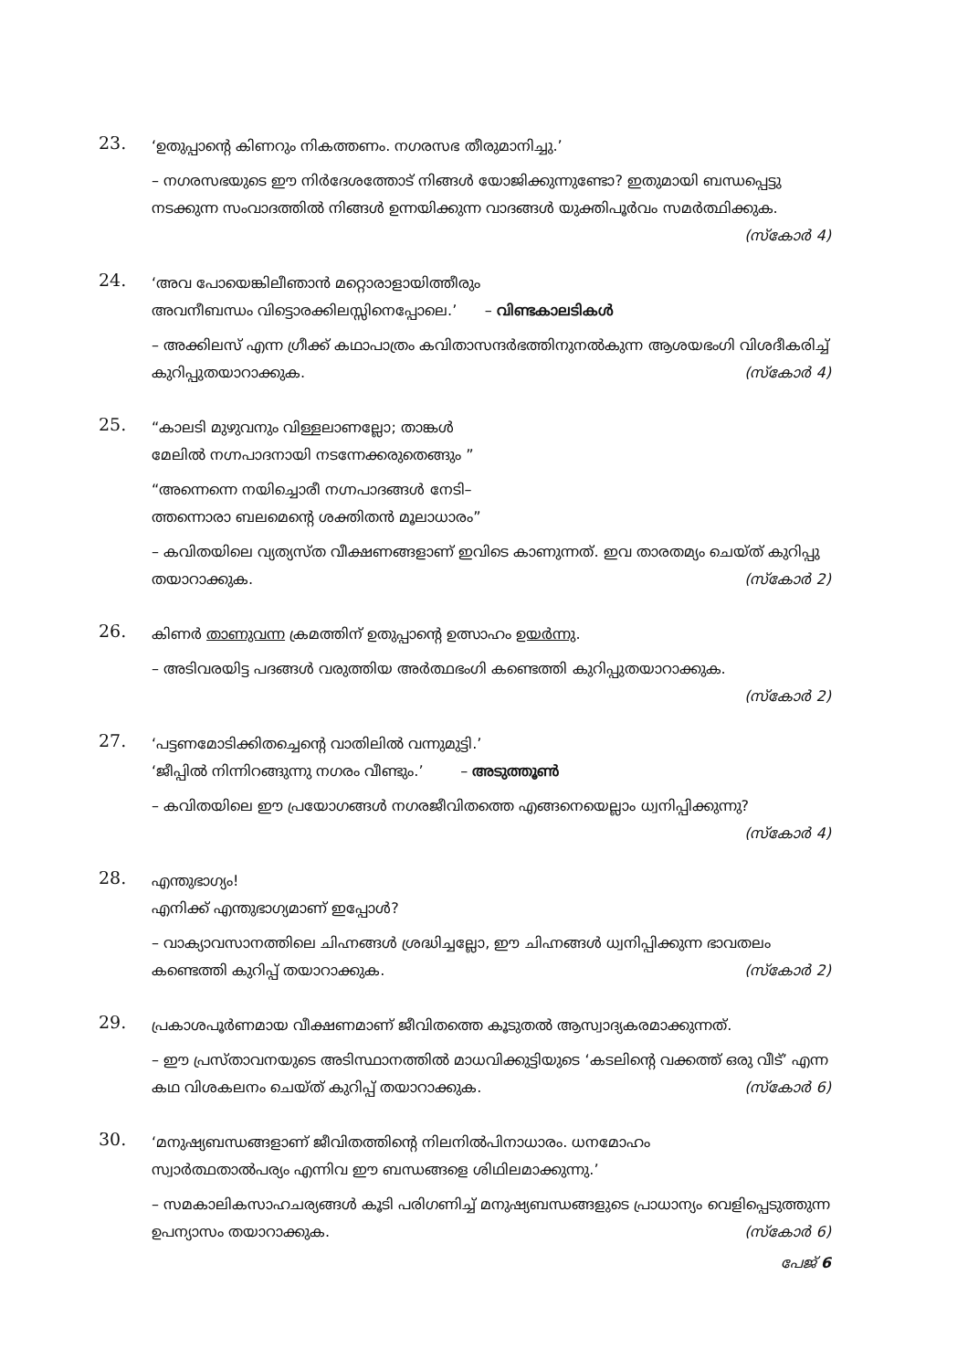23.
‘ഉതുപ്പാന്റെ കിണറും നികത്തണം. നഗരസഭ തീരുമാനിച്ചു.’
– നഗരസഭയുടെ ഈ നിർദേശത്തോട് നിങ്ങൾ യോജിക്കുന്നുണ്ടോ? ഇതുമായി ബന്ധപ്പെട്ടു നടക്കുന്ന സംവാദത്തിൽ നിങ്ങൾ ഉന്നയിക്കുന്ന വാദങ്ങൾ യുക്തിപൂർവം സമർത്ഥിക്കുക. (സ്കോർ 4)
24.
‘അവ പോയെങ്കിലീഞാൻ മറ്റൊരാളായിത്തീരും
അവനീബന്ധം വിട്ടൊരക്കിലസ്സിനെപ്പോലെ.’ – വിണ്ടകാലടികൾ
– അക്കിലസ് എന്ന ഗ്രീക്ക് കഥാപാത്രം കവിതാസന്ദർഭത്തിനുനൽകുന്ന ആശയഭംഗി വിശദീകരിച്ച് കുറിപ്പുതയാറാക്കുക. (സ്കോർ 4)
25.
“കാലടി മുഴുവനും വിള്ളലാണല്ലോ; താങ്കൾ
മേലിൽ നഗ്നപാദനായി നടന്നേക്കരുതെങ്ങും ”
“അന്നെന്നെ നയിച്ചൊരീ നഗ്നപാദങ്ങൾ നേടി–
ത്തന്നൊരാ ബലമെന്റെ ശക്തിതൻ മൂലാധാരം”
– കവിതയിലെ വ്യത്യസ്ത വീക്ഷണങ്ങളാണ് ഇവിടെ കാണുന്നത്. ഇവ താരതമ്യം ചെയ്ത് കുറിപ്പു തയാറാക്കുക. (സ്കോർ 2)
26.
കിണർ താണുവന്ന ക്രമത്തിന് ഉതുപ്പാന്റെ ഉത്സാഹം ഉയർന്നു.
– അടിവരയിട്ട പദങ്ങൾ വരുത്തിയ അർത്ഥഭംഗി കണ്ടെത്തി കുറിപ്പുതയാറാക്കുക.
(സ്കോർ 2)
27.
‘പട്ടണമോടിക്കിതച്ചെന്റെ വാതിലിൽ വന്നുമുട്ടി.’
‘ജീപ്പിൽ നിന്നിറങ്ങുന്നു നഗരം വീണ്ടും.’ – അടുത്തൂൺ
– കവിതയിലെ ഈ പ്രയോഗങ്ങൾ നഗരജീവിതത്തെ എങ്ങനെയെല്ലാം ധ്വനിപ്പിക്കുന്നു?
(സ്കോർ 4)
28.
എന്തുഭാഗ്യം!
എനിക്ക് എന്തുഭാഗ്യമാണ് ഇപ്പോൾ?
– വാക്യാവസാനത്തിലെ ചിഹ്നങ്ങൾ ശ്രദ്ധിച്ചല്ലോ, ഈ ചിഹ്നങ്ങൾ ധ്വനിപ്പിക്കുന്ന ഭാവതലം കണ്ടെത്തി കുറിപ്പ് തയാറാക്കുക. (സ്കോർ 2)
29.
പ്രകാശപൂർണമായ വീക്ഷണമാണ് ജീവിതത്തെ കൂടുതൽ ആസ്വാദ്യകരമാക്കുന്നത്.
– ഈ പ്രസ്താവനയുടെ അടിസ്ഥാനത്തിൽ മാധവിക്കുട്ടിയുടെ ‘കടലിന്റെ വക്കത്ത് ഒരു വീട്’ എന്ന കഥ വിശകലനം ചെയ്ത് കുറിപ്പ് തയാറാക്കുക. (സ്കോർ 6)
30.
‘മനുഷ്യബന്ധങ്ങളാണ് ജീവിതത്തിന്റെ നിലനിൽപിനാധാരം. ധനമോഹം
സ്വാർത്ഥതാൽപര്യം എന്നിവ ഈ ബന്ധങ്ങളെ ശിഥിലമാക്കുന്നു.’
– സമകാലികസാഹചര്യങ്ങൾ കൂടി പരിഗണിച്ച് മനുഷ്യബന്ധങ്ങളുടെ പ്രാധാന്യം വെളിപ്പെടുത്തുന്ന ഉപന്യാസം തയാറാക്കുക. (സ്കോർ 6)
പേജ് 6